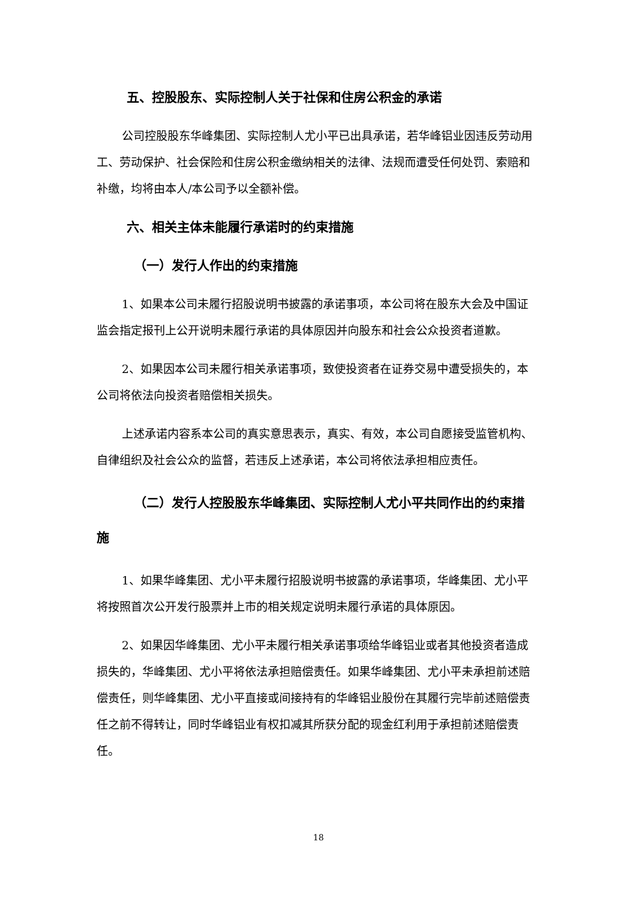五、控股股东、实际控制人关于社保和住房公积金的承诺
公司控股股东华峰集团、实际控制人尤小平已出具承诺，若华峰铝业因违反劳动用工、劳动保护、社会保险和住房公积金缴纳相关的法律、法规而遭受任何处罚、索赔和补缴，均将由本人/本公司予以全额补偿。
六、相关主体未能履行承诺时的约束措施
（一）发行人作出的约束措施
1、如果本公司未履行招股说明书披露的承诺事项，本公司将在股东大会及中国证监会指定报刊上公开说明未履行承诺的具体原因并向股东和社会公众投资者道歉。
2、如果因本公司未履行相关承诺事项，致使投资者在证券交易中遭受损失的，本公司将依法向投资者赔偿相关损失。
上述承诺内容系本公司的真实意思表示，真实、有效，本公司自愿接受监管机构、自律组织及社会公众的监督，若违反上述承诺，本公司将依法承担相应责任。
（二）发行人控股股东华峰集团、实际控制人尤小平共同作出的约束措施
1、如果华峰集团、尤小平未履行招股说明书披露的承诺事项，华峰集团、尤小平将按照首次公开发行股票并上市的相关规定说明未履行承诺的具体原因。
2、如果因华峰集团、尤小平未履行相关承诺事项给华峰铝业或者其他投资者造成损失的，华峰集团、尤小平将依法承担赔偿责任。如果华峰集团、尤小平未承担前述赔偿责任，则华峰集团、尤小平直接或间接持有的华峰铝业股份在其履行完毕前述赔偿责任之前不得转让，同时华峰铝业有权扣减其所获分配的现金红利用于承担前述赔偿责任。
18